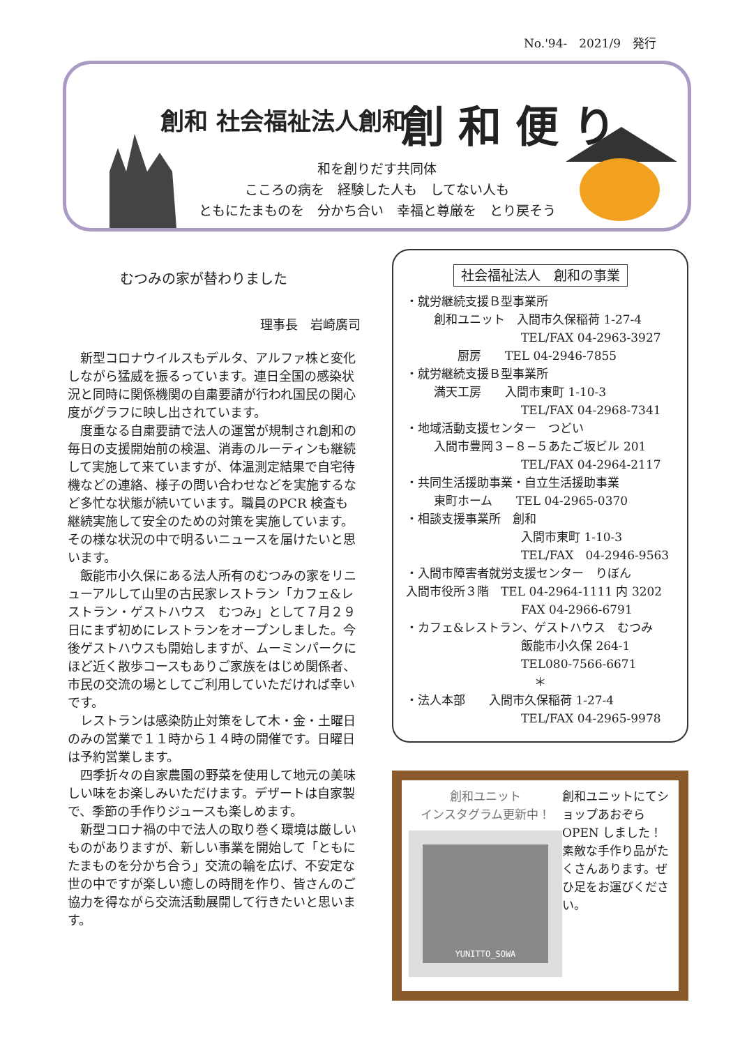No.'94-　2021/9　発行
創和 社会福祉法人創和 創和便り
和を創りだす共同体
こころの病を　経験した人も　してない人も
ともにたまものを　分かち合い　幸福と尊厳を　とり戻そう
むつみの家が替わりました
理事長　岩崎廣司
新型コロナウイルスもデルタ、アルファ株と変化しながら猛威を振るっています。連日全国の感染状況と同時に関係機関の自粛要請が行われ国民の関心度がグラフに映し出されています。
度重なる自粛要請で法人の運営が規制され創和の毎日の支援開始前の検温、消毒のルーティンも継続して実施して来ていますが、体温測定結果で自宅待機などの連絡、様子の問い合わせなどを実施するなど多忙な状態が続いています。職員のPCR 検査も継続実施して安全のための対策を実施しています。
その様な状況の中で明るいニュースを届けたいと思います。
飯能市小久保にある法人所有のむつみの家をリニューアルして山里の古民家レストラン「カフェ&レストラン・ゲストハウス　むつみ」として７月２９日にまず初めにレストランをオープンしました。今後ゲストハウスも開始しますが、ムーミンパークにほど近く散歩コースもありご家族をはじめ関係者、市民の交流の場としてご利用していただければ幸いです。
レストランは感染防止対策をして木・金・土曜日のみの営業で１１時から１４時の開催です。日曜日は予約営業します。
四季折々の自家農園の野菜を使用して地元の美味しい味をお楽しみいただけます。デザートは自家製で、季節の手作りジュースも楽しめます。
新型コロナ禍の中で法人の取り巻く環境は厳しいものがありますが、新しい事業を開始して「ともにたまものを分かち合う」交流の輪を広げ、不安定な世の中ですが楽しい癒しの時間を作り、皆さんのご協力を得ながら交流活動展開して行きたいと思います。
社会福祉法人　創和の事業
・就労継続支援Ｂ型事業所
創和ユニット　入間市久保稲荷 1-27-4
TEL/FAX 04-2963-3927
　　厨房　　TEL 04-2946-7855
・就労継続支援Ｂ型事業所
満天工房　　入間市東町 1-10-3
TEL/FAX 04-2968-7341
・地域活動支援センター　つどい
入間市豊岡３−８−５あたご坂ビル 201
TEL/FAX 04-2964-2117
・共同生活援助事業・自立生活援助事業
東町ホーム　　TEL 04-2965-0370
・相談支援事業所　創和
入間市東町 1-10-3
TEL/FAX　04-2946-9563
・入間市障害者就労支援センター　りぼん
入間市役所３階　TEL 04-2964-1111 内 3202
FAX 04-2966-6791
・カフェ&レストラン、ゲストハウス　むつみ
飯能市小久保 264-1
TEL080-7566-6671
＊
・法人本部　　入間市久保稲荷 1-27-4
TEL/FAX 04-2965-9978
創和ユニット
インスタグラム更新中！
YUNITTO_SOWA
創和ユニットにてショップあおぞらOPEN しました！素敵な手作り品がたくさんあります。ぜひ足をお運びください。